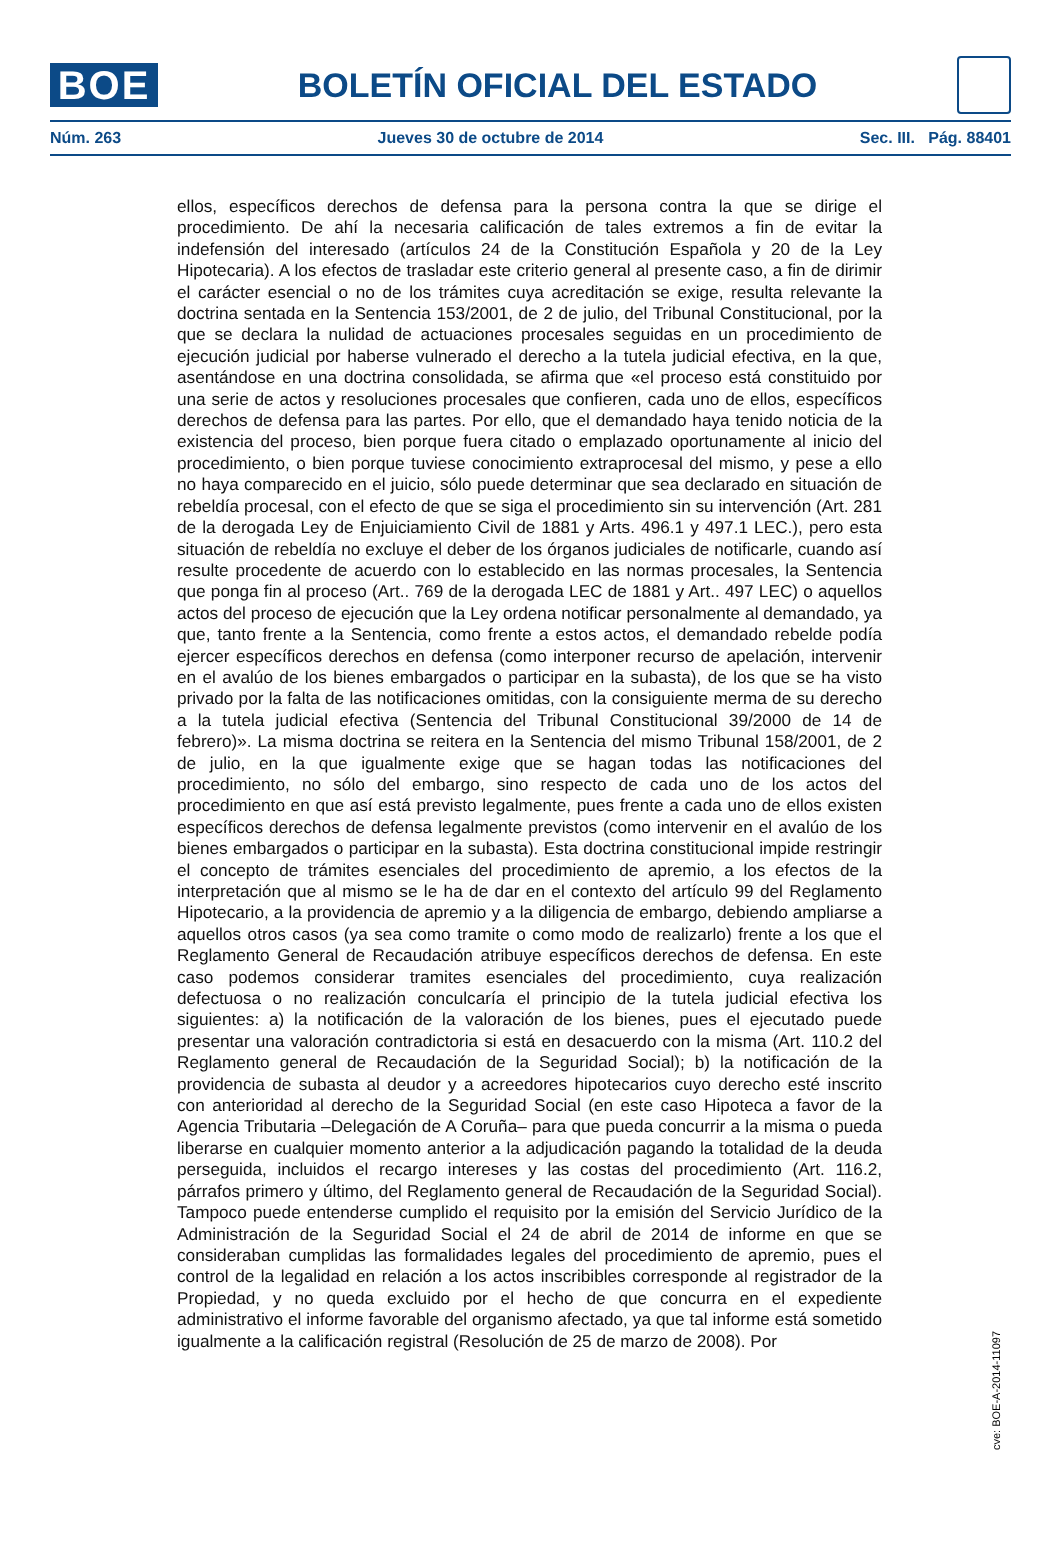BOE
BOLETÍN OFICIAL DEL ESTADO
Núm. 263 Jueves 30 de octubre de 2014 Sec. III. Pág. 88401
ellos, específicos derechos de defensa para la persona contra la que se dirige el procedimiento. De ahí la necesaria calificación de tales extremos a fin de evitar la indefensión del interesado (artículos 24 de la Constitución Española y 20 de la Ley Hipotecaria). A los efectos de trasladar este criterio general al presente caso, a fin de dirimir el carácter esencial o no de los trámites cuya acreditación se exige, resulta relevante la doctrina sentada en la Sentencia 153/2001, de 2 de julio, del Tribunal Constitucional, por la que se declara la nulidad de actuaciones procesales seguidas en un procedimiento de ejecución judicial por haberse vulnerado el derecho a la tutela judicial efectiva, en la que, asentándose en una doctrina consolidada, se afirma que «el proceso está constituido por una serie de actos y resoluciones procesales que confieren, cada uno de ellos, específicos derechos de defensa para las partes. Por ello, que el demandado haya tenido noticia de la existencia del proceso, bien porque fuera citado o emplazado oportunamente al inicio del procedimiento, o bien porque tuviese conocimiento extraprocesal del mismo, y pese a ello no haya comparecido en el juicio, sólo puede determinar que sea declarado en situación de rebeldía procesal, con el efecto de que se siga el procedimiento sin su intervención (Art. 281 de la derogada Ley de Enjuiciamiento Civil de 1881 y Arts. 496.1 y 497.1 LEC.), pero esta situación de rebeldía no excluye el deber de los órganos judiciales de notificarle, cuando así resulte procedente de acuerdo con lo establecido en las normas procesales, la Sentencia que ponga fin al proceso (Art.. 769 de la derogada LEC de 1881 y Art.. 497 LEC) o aquellos actos del proceso de ejecución que la Ley ordena notificar personalmente al demandado, ya que, tanto frente a la Sentencia, como frente a estos actos, el demandado rebelde podía ejercer específicos derechos en defensa (como interponer recurso de apelación, intervenir en el avalúo de los bienes embargados o participar en la subasta), de los que se ha visto privado por la falta de las notificaciones omitidas, con la consiguiente merma de su derecho a la tutela judicial efectiva (Sentencia del Tribunal Constitucional 39/2000 de 14 de febrero)». La misma doctrina se reitera en la Sentencia del mismo Tribunal 158/2001, de 2 de julio, en la que igualmente exige que se hagan todas las notificaciones del procedimiento, no sólo del embargo, sino respecto de cada uno de los actos del procedimiento en que así está previsto legalmente, pues frente a cada uno de ellos existen específicos derechos de defensa legalmente previstos (como intervenir en el avalúo de los bienes embargados o participar en la subasta). Esta doctrina constitucional impide restringir el concepto de trámites esenciales del procedimiento de apremio, a los efectos de la interpretación que al mismo se le ha de dar en el contexto del artículo 99 del Reglamento Hipotecario, a la providencia de apremio y a la diligencia de embargo, debiendo ampliarse a aquellos otros casos (ya sea como tramite o como modo de realizarlo) frente a los que el Reglamento General de Recaudación atribuye específicos derechos de defensa. En este caso podemos considerar tramites esenciales del procedimiento, cuya realización defectuosa o no realización conculcaría el principio de la tutela judicial efectiva los siguientes: a) la notificación de la valoración de los bienes, pues el ejecutado puede presentar una valoración contradictoria si está en desacuerdo con la misma (Art. 110.2 del Reglamento general de Recaudación de la Seguridad Social); b) la notificación de la providencia de subasta al deudor y a acreedores hipotecarios cuyo derecho esté inscrito con anterioridad al derecho de la Seguridad Social (en este caso Hipoteca a favor de la Agencia Tributaria –Delegación de A Coruña– para que pueda concurrir a la misma o pueda liberarse en cualquier momento anterior a la adjudicación pagando la totalidad de la deuda perseguida, incluidos el recargo intereses y las costas del procedimiento (Art. 116.2, párrafos primero y último, del Reglamento general de Recaudación de la Seguridad Social). Tampoco puede entenderse cumplido el requisito por la emisión del Servicio Jurídico de la Administración de la Seguridad Social el 24 de abril de 2014 de informe en que se consideraban cumplidas las formalidades legales del procedimiento de apremio, pues el control de la legalidad en relación a los actos inscribibles corresponde al registrador de la Propiedad, y no queda excluido por el hecho de que concurra en el expediente administrativo el informe favorable del organismo afectado, ya que tal informe está sometido igualmente a la calificación registral (Resolución de 25 de marzo de 2008). Por
cve: BOE-A-2014-11097